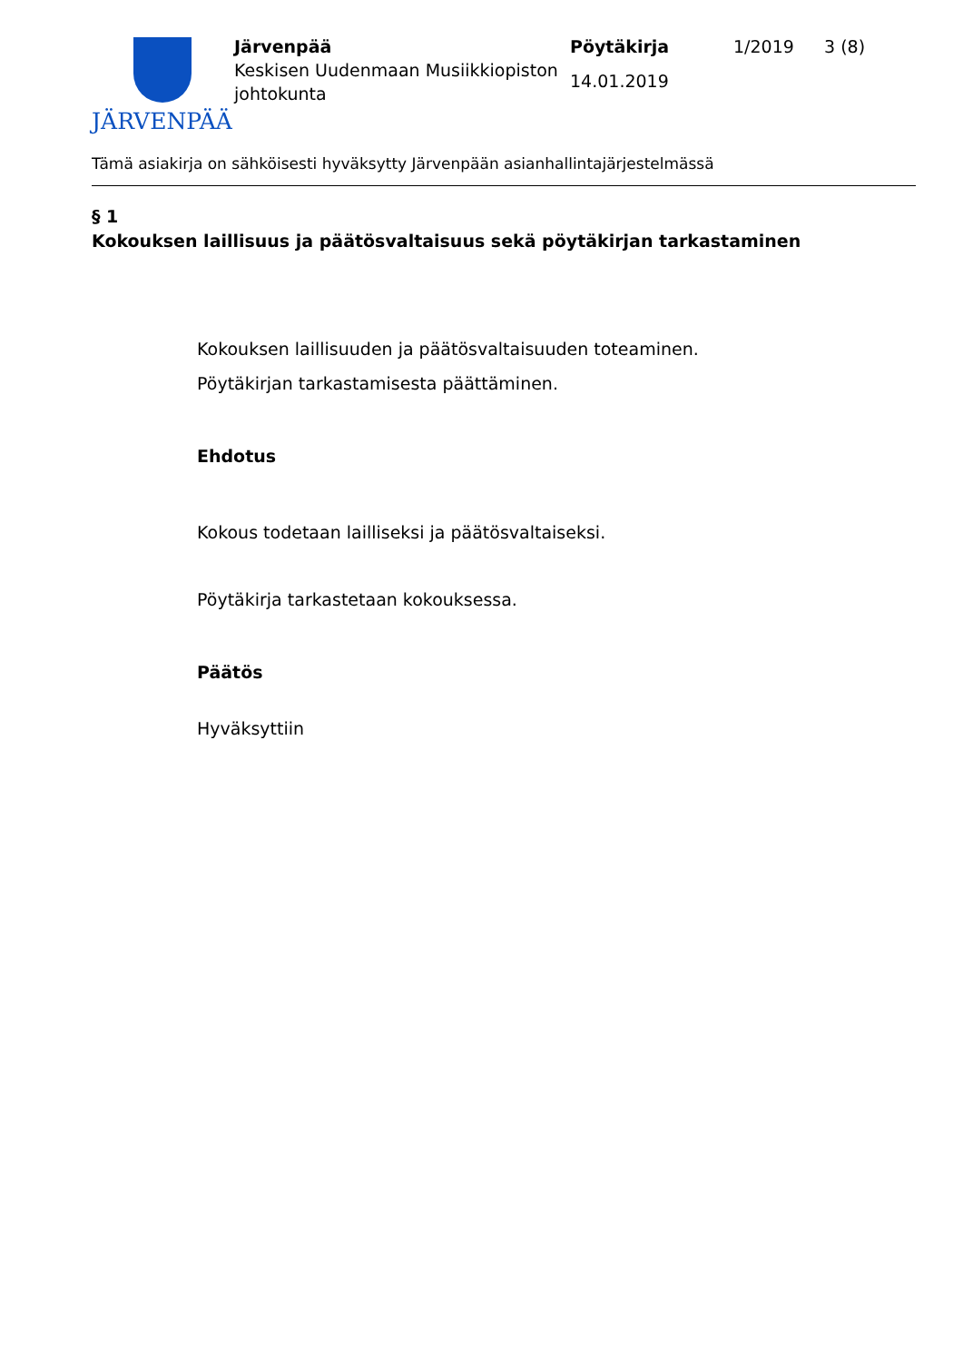JÄRVENPÄÄ
Järvenpää
Keskisen Uudenmaan Musiikkiopiston johtokunta
Pöytäkirja
14.01.2019
1/2019 3 (8)
Tämä asiakirja on sähköisesti hyväksytty Järvenpään asianhallintajärjestelmässä
§ 1
Kokouksen laillisuus ja päätösvaltaisuus sekä pöytäkirjan tarkastaminen
Kokouksen laillisuuden ja päätösvaltaisuuden toteaminen.
Pöytäkirjan tarkastamisesta päättäminen.
Ehdotus
Kokous todetaan lailliseksi ja päätösvaltaiseksi.
Pöytäkirja tarkastetaan kokouksessa.
Päätös
Hyväksyttiin